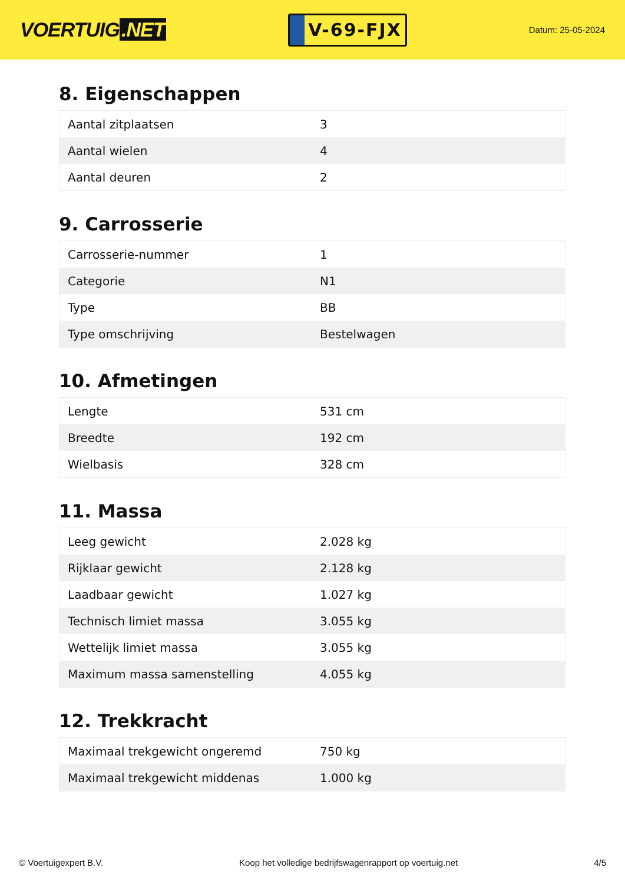VOERTUIG.NET
V-69-FJX
Datum: 25-05-2024
8. Eigenschappen
| Aantal zitplaatsen | 3 |
| Aantal wielen | 4 |
| Aantal deuren | 2 |
9. Carrosserie
| Carrosserie-nummer | 1 |
| Categorie | N1 |
| Type | BB |
| Type omschrijving | Bestelwagen |
10. Afmetingen
| Lengte | 531 cm |
| Breedte | 192 cm |
| Wielbasis | 328 cm |
11. Massa
| Leeg gewicht | 2.028 kg |
| Rijklaar gewicht | 2.128 kg |
| Laadbaar gewicht | 1.027 kg |
| Technisch limiet massa | 3.055 kg |
| Wettelijk limiet massa | 3.055 kg |
| Maximum massa samenstelling | 4.055 kg |
12. Trekkracht
| Maximaal trekgewicht ongeremd | 750 kg |
| Maximaal trekgewicht middenas | 1.000 kg |
© Voertuigexpert B.V. Koop het volledige bedrijfswagenrapport op voertuig.net 4/5